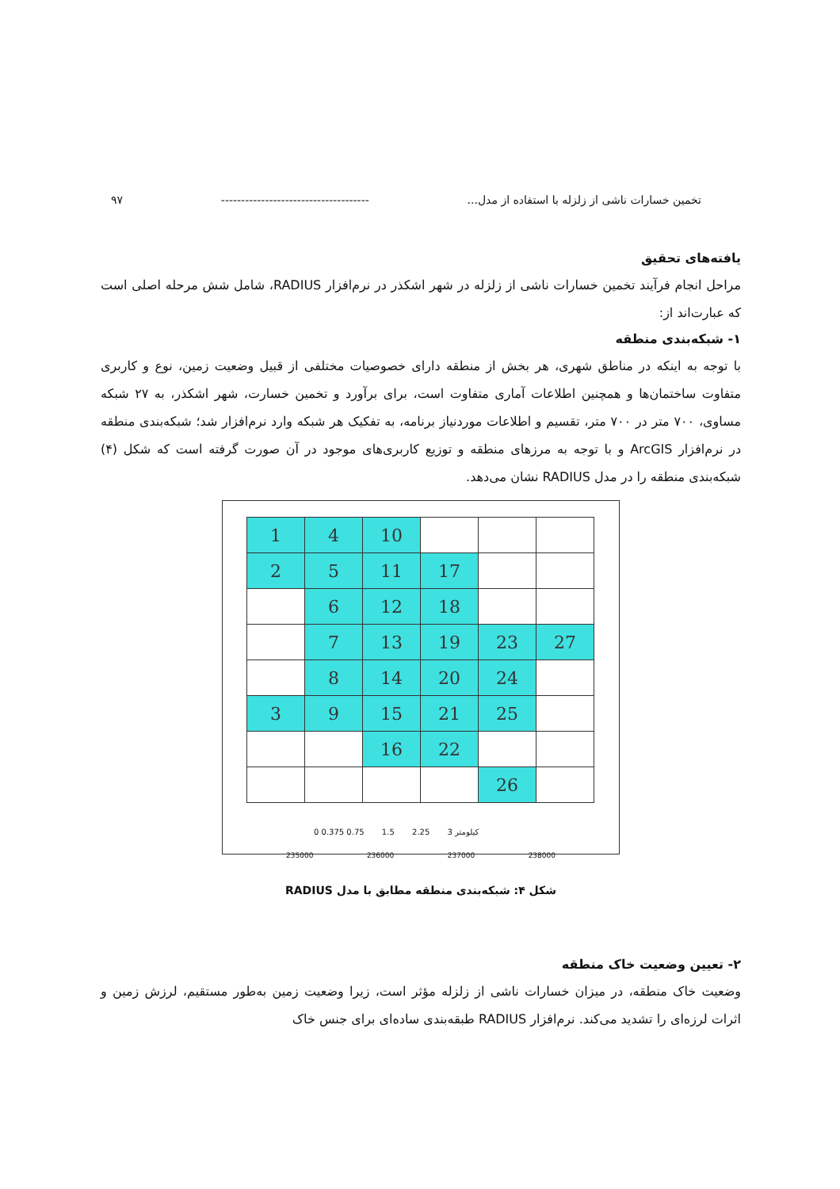تخمین خسارات ناشی از زلزله با استفاده از مدل... ------------------------------------- ۹۷
یافته‌های تحقیق
مراحل انجام فرآیند تخمین خسارات ناشی از زلزله در شهر اشکذر در نرم‌افزار RADIUS، شامل شش مرحله اصلی است که عبارت‌اند از:
۱- شبکه‌بندی منطقه
با توجه به اینکه در مناطق شهری، هر بخش از منطقه دارای خصوصیات مختلفی از قبیل وضعیت زمین، نوع و کاربری متفاوت ساختمان‌ها و همچنین اطلاعات آماری متفاوت است، برای برآورد و تخمین خسارت، شهر اشکذر، به ۲۷ شبکه مساوی، ۷۰۰ متر در ۷۰۰ متر، تقسیم و اطلاعات موردنیاز برنامه، به تفکیک هر شبکه وارد نرم‌افزار شد؛ شبکه‌بندی منطقه در نرم‌افزار ArcGIS و با توجه به مرزهای منطقه و توزیع کاربری‌های موجود در آن صورت گرفته است که شکل (۴) شبکه‌بندی منطقه را در مدل RADIUS نشان می‌دهد.
| 1 | 4 | 10 | | | |
| 2 | 5 | 11 | 17 | | |
| | 6 | 12 | 18 | | |
| | 7 | 13 | 19 | 23 | 27 |
| | 8 | 14 | 20 | 24 | |
| 3 | 9 | 15 | 21 | 25 | |
| | | 16 | 22 | | |
| | | | | 26 | |
0 0.375 0.75 1.5 2.25 3 کیلومتر
235000 236000 237000 238000
شکل ۴: شبکه‌بندی منطقه مطابق با مدل RADIUS
۲- تعیین وضعیت خاک منطقه
وضعیت خاک منطقه، در میزان خسارات ناشی از زلزله مؤثر است، زیرا وضعیت زمین به‌طور مستقیم، لرزش زمین و اثرات لرزه‌ای را تشدید می‌کند. نرم‌افزار RADIUS طبقه‌بندی ساده‌ای برای جنس خاک